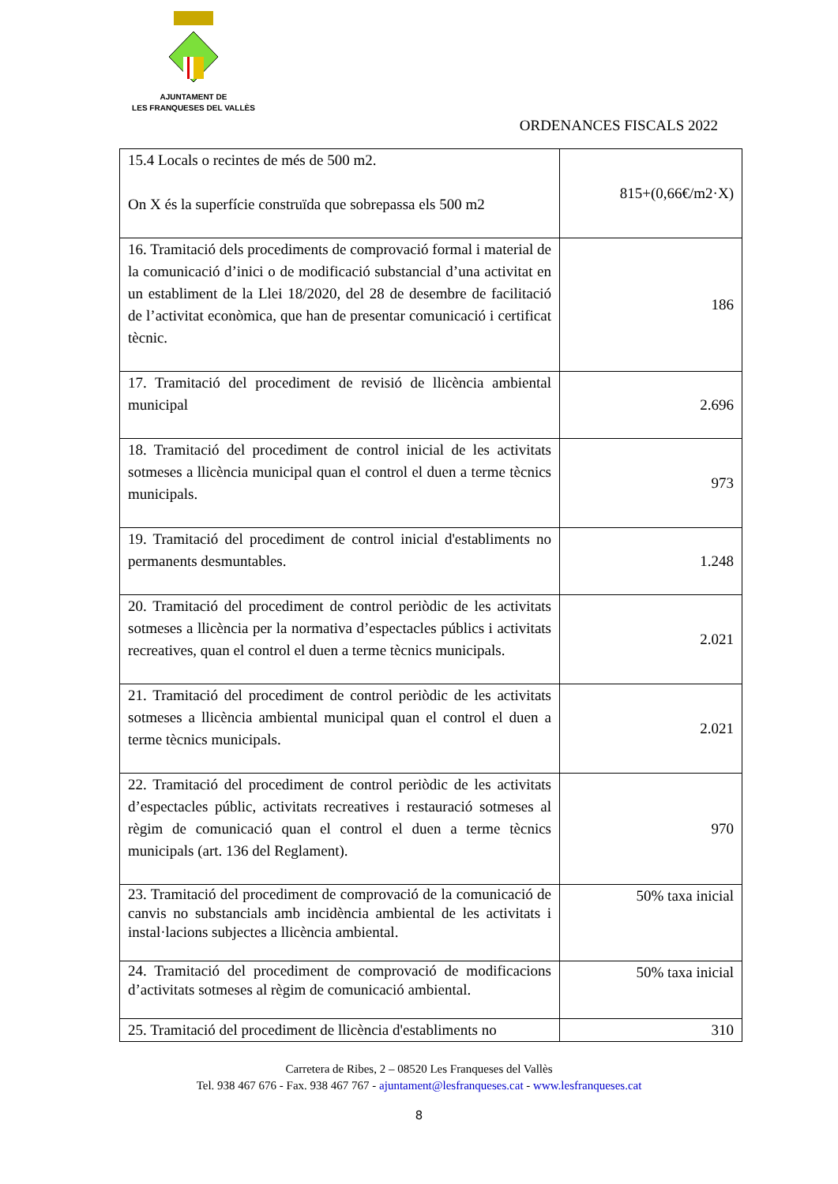AJUNTAMENT DE
LES FRANQUESES DEL VALLÈS
ORDENANCES FISCALS 2022
| 15.4 Locals o recintes de més de 500 m2. On X és la superfície construïda que sobrepassa els 500 m2 | 815+(0,66€/m2·X) |
| 16. Tramitació dels procediments de comprovació formal i material de la comunicació d’inici o de modificació substancial d’una activitat en un establiment de la Llei 18/2020, del 28 de desembre de facilitació de l’activitat econòmica, que han de presentar comunicació i certificat tècnic. | 186 |
| 17. Tramitació del procediment de revisió de llicència ambiental municipal | 2.696 |
| 18. Tramitació del procediment de control inicial de les activitats sotmeses a llicència municipal quan el control el duen a terme tècnics municipals. | 973 |
| 19. Tramitació del procediment de control inicial d'establiments no permanents desmuntables. | 1.248 |
| 20. Tramitació del procediment de control periòdic de les activitats sotmeses a llicència per la normativa d’espectacles públics i activitats recreatives, quan el control el duen a terme tècnics municipals. | 2.021 |
| 21. Tramitació del procediment de control periòdic de les activitats sotmeses a llicència ambiental municipal quan el control el duen a terme tècnics municipals. | 2.021 |
| 22. Tramitació del procediment de control periòdic de les activitats d’espectacles públic, activitats recreatives i restauració sotmeses al règim de comunicació quan el control el duen a terme tècnics municipals (art. 136 del Reglament). | 970 |
| 23. Tramitació del procediment de comprovació de la comunicació de canvis no substancials amb incidència ambiental de les activitats i instal·lacions subjectes a llicència ambiental. | 50% taxa inicial |
| 24. Tramitació del procediment de comprovació de modificacions d’activitats sotmeses al règim de comunicació ambiental. | 50% taxa inicial |
| 25. Tramitació del procediment de llicència d'establiments no | 310 |
Carretera de Ribes, 2 – 08520 Les Franqueses del Vallès
Tel. 938 467 676 - Fax. 938 467 767 - ajuntament@lesfranqueses.cat - www.lesfranqueses.cat
8